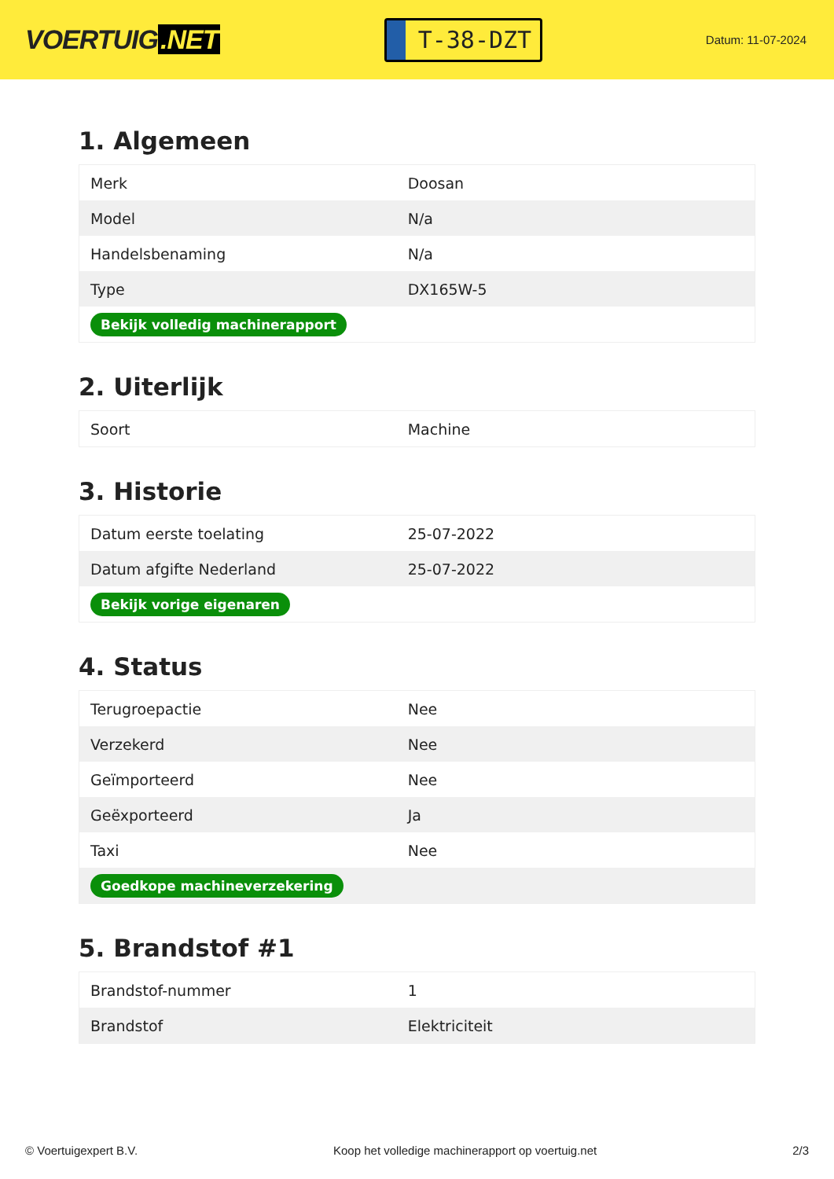VOERTUIG.NET
T-38-DZT
Datum: 11-07-2024
1. Algemeen
| Merk | Doosan |
| Model | N/a |
| Handelsbenaming | N/a |
| Type | DX165W-5 |
| Bekijk volledig machinerapport | |
2. Uiterlijk
| Soort | Machine |
3. Historie
| Datum eerste toelating | 25-07-2022 |
| Datum afgifte Nederland | 25-07-2022 |
| Bekijk vorige eigenaren | |
4. Status
| Terugroepactie | Nee |
| Verzekerd | Nee |
| Geïmporteerd | Nee |
| Geëxporteerd | Ja |
| Taxi | Nee |
| Goedkope machineverzekering | |
5. Brandstof #1
| Brandstof-nummer | 1 |
| Brandstof | Elektriciteit |
© Voertuigexpert B.V. Koop het volledige machinerapport op voertuig.net 2/3